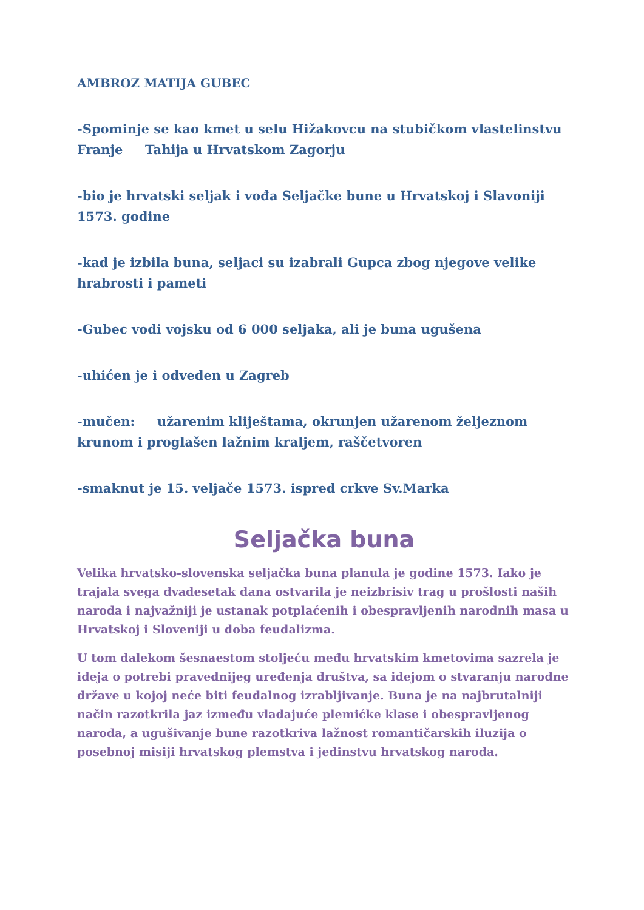AMBROZ MATIJA GUBEC
-Spominje se kao kmet u selu Hižakovcu na stubičkom vlastelinstvu Franje Tahija u Hrvatskom Zagorju
-bio je hrvatski seljak i vođa Seljačke bune u Hrvatskoj i Slavoniji 1573. godine
-kad je izbila buna, seljaci su izabrali Gupca zbog njegove velike hrabrosti i pameti
-Gubec vodi vojsku od 6 000 seljaka, ali je buna ugušena
-uhićen je i odveden u Zagreb
-mučen: užarenim kliještama, okrunjen užarenom željeznom krunom i proglašen lažnim kraljem, raščetvoren
-smaknut je 15. veljače 1573. ispred crkve Sv.Marka
Seljačka buna
Velika hrvatsko-slovenska seljačka buna planula je godine 1573. Iako je trajala svega dvadesetak dana ostvarila je neizbrisiv trag u prošlosti naših naroda i najvažniji je ustanak potplaćenih i obespravljenih narodnih masa u Hrvatskoj i Sloveniji u doba feudalizma.
U tom dalekom šesnaestom stoljeću među hrvatskim kmetovima sazrela je ideja o potrebi pravednijeg uređenja društva, sa idejom o stvaranju narodne države u kojoj neće biti feudalnog izrabljivanje. Buna je na najbrutalniji način razotkrila jaz između vladajuće plemićke klase i obespravljenog naroda, a ugušivanje bune razotkriva lažnost romantičarskih iluzija o posebnoj misiji hrvatskog plemstva i jedinstvu hrvatskog naroda.